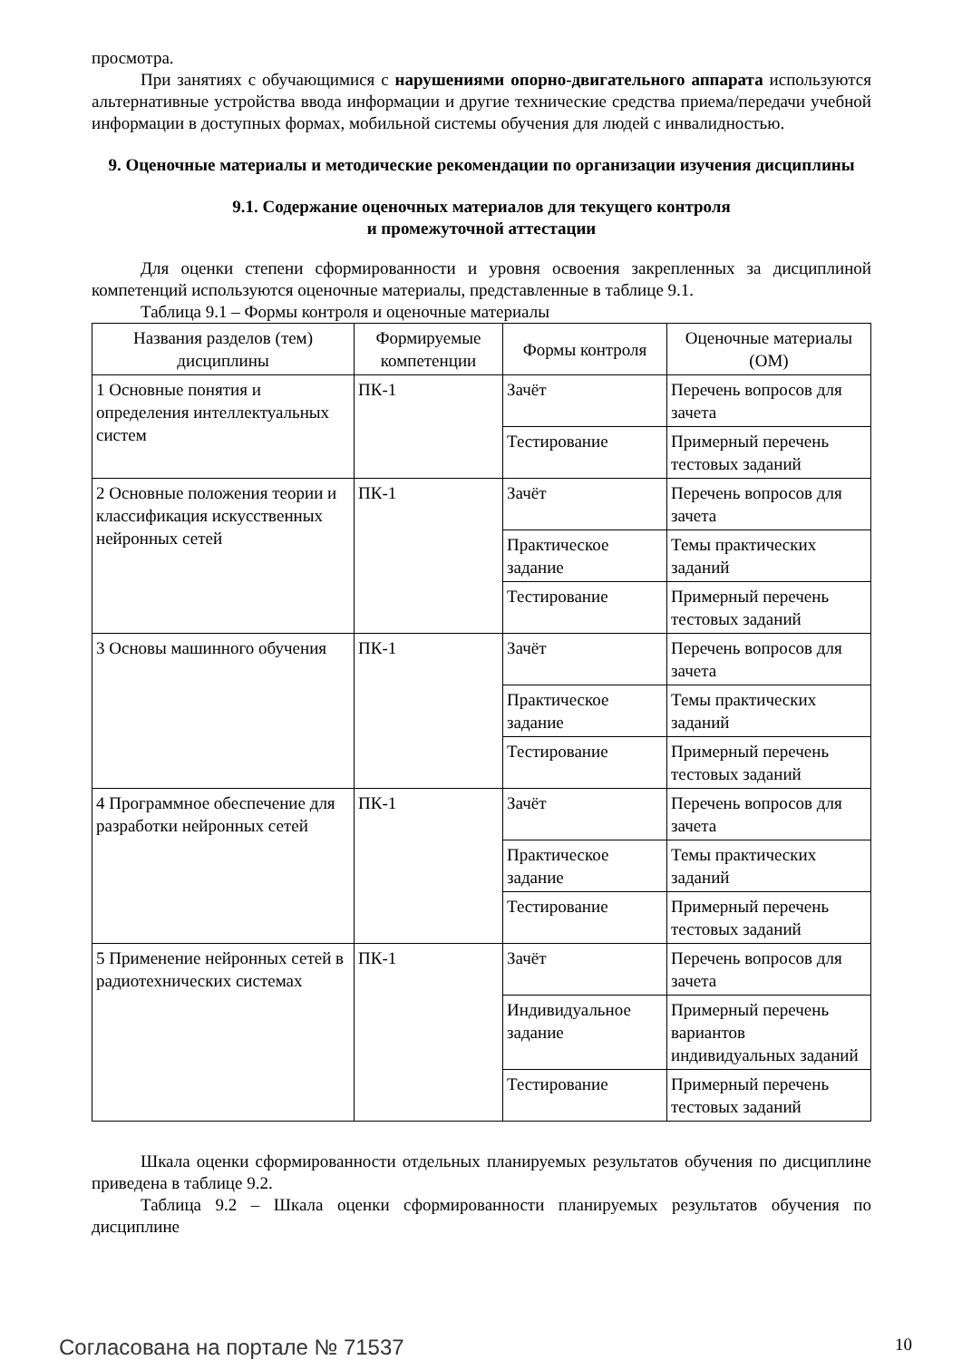просмотра.
При занятиях с обучающимися с нарушениями опорно-двигательного аппарата используются альтернативные устройства ввода информации и другие технические средства приема/передачи учебной информации в доступных формах, мобильной системы обучения для людей с инвалидностью.
9. Оценочные материалы и методические рекомендации по организации изучения дисциплины
9.1. Содержание оценочных материалов для текущего контроля
и промежуточной аттестации
Для оценки степени сформированности и уровня освоения закрепленных за дисциплиной компетенций используются оценочные материалы, представленные в таблице 9.1.
Таблица 9.1 – Формы контроля и оценочные материалы
| Названия разделов (тем) дисциплины | Формируемые компетенции | Формы контроля | Оценочные материалы (ОМ) |
| --- | --- | --- | --- |
| 1 Основные понятия и определения интеллектуальных систем | ПК-1 | Зачёт | Перечень вопросов для зачета |
| | | Тестирование | Примерный перечень тестовых заданий |
| 2 Основные положения теории и классификация искусственных нейронных сетей | ПК-1 | Зачёт | Перечень вопросов для зачета |
| | | Практическое задание | Темы практических заданий |
| | | Тестирование | Примерный перечень тестовых заданий |
| 3 Основы машинного обучения | ПК-1 | Зачёт | Перечень вопросов для зачета |
| | | Практическое задание | Темы практических заданий |
| | | Тестирование | Примерный перечень тестовых заданий |
| 4 Программное обеспечение для разработки нейронных сетей | ПК-1 | Зачёт | Перечень вопросов для зачета |
| | | Практическое задание | Темы практических заданий |
| | | Тестирование | Примерный перечень тестовых заданий |
| 5 Применение нейронных сетей в радиотехнических системах | ПК-1 | Зачёт | Перечень вопросов для зачета |
| | | Индивидуальное задание | Примерный перечень вариантов индивидуальных заданий |
| | | Тестирование | Примерный перечень тестовых заданий |
Шкала оценки сформированности отдельных планируемых результатов обучения по дисциплине приведена в таблице 9.2.
Таблица 9.2 – Шкала оценки сформированности планируемых результатов обучения по дисциплине
Согласована на портале № 71537 10